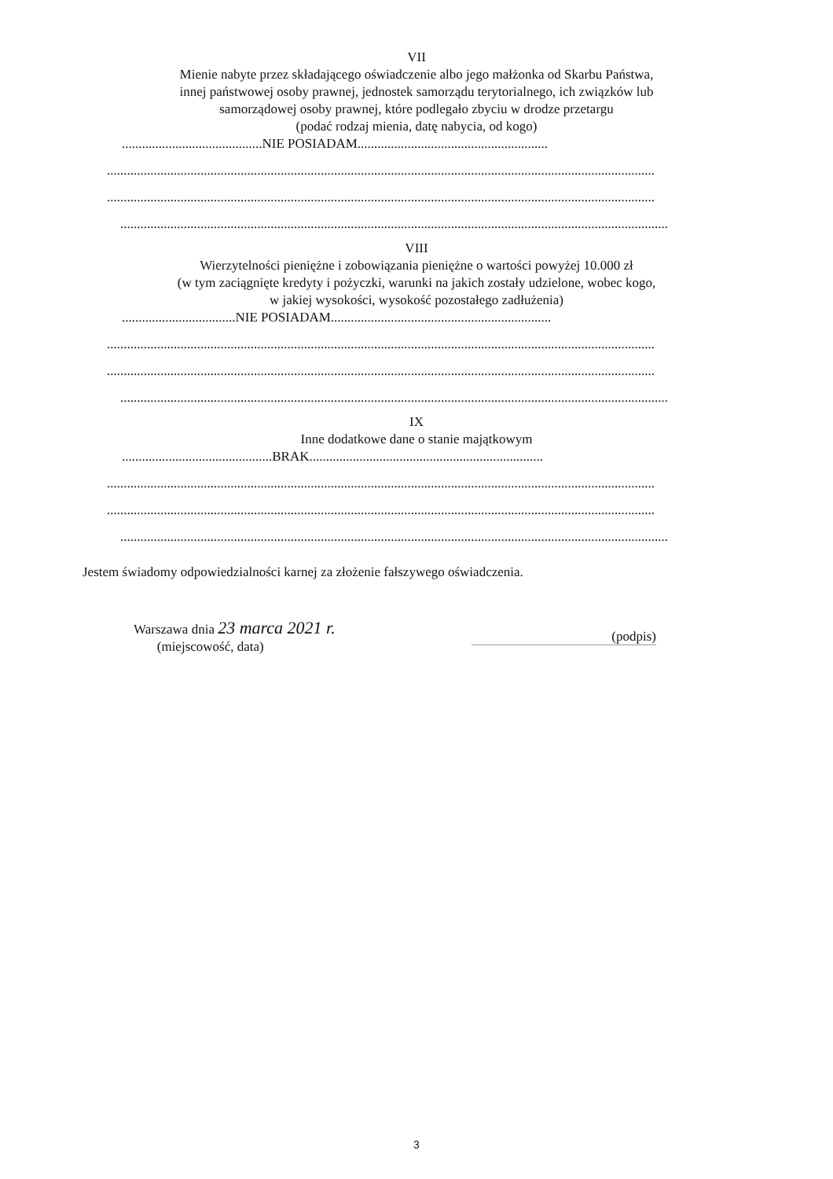VII
Mienie nabyte przez składającego oświadczenie albo jego małżonka od Skarbu Państwa,
innej państwowej osoby prawnej, jednostek samorządu terytorialnego, ich związków lub
samorządowej osoby prawnej, które podlegało zbyciu w drodze przetargu
(podać rodzaj mienia, datę nabycia, od kogo)
..........................................NIE POSIADAM.........................................................
....................................................................................................................................................................
....................................................................................................................................................................
....................................................................................................................................................................
VIII
Wierzytelności pieniężne i zobowiązania pieniężne o wartości powyżej 10.000 zł
(w tym zaciągnięte kredyty i pożyczki, warunki na jakich zostały udzielone, wobec kogo,
w jakiej wysokości, wysokość pozostałego zadłużenia)
..................................NIE POSIADAM..................................................................
....................................................................................................................................................................
....................................................................................................................................................................
....................................................................................................................................................................
IX
Inne dodatkowe dane o stanie majątkowym
.............................................BRAK......................................................................
....................................................................................................................................................................
....................................................................................................................................................................
....................................................................................................................................................................
Jestem świadomy odpowiedzialności karnej za złożenie fałszywego oświadczenia.
Warszawa dnia 23 marca 2021 r.
(miejscowość, data)
(podpis)
3